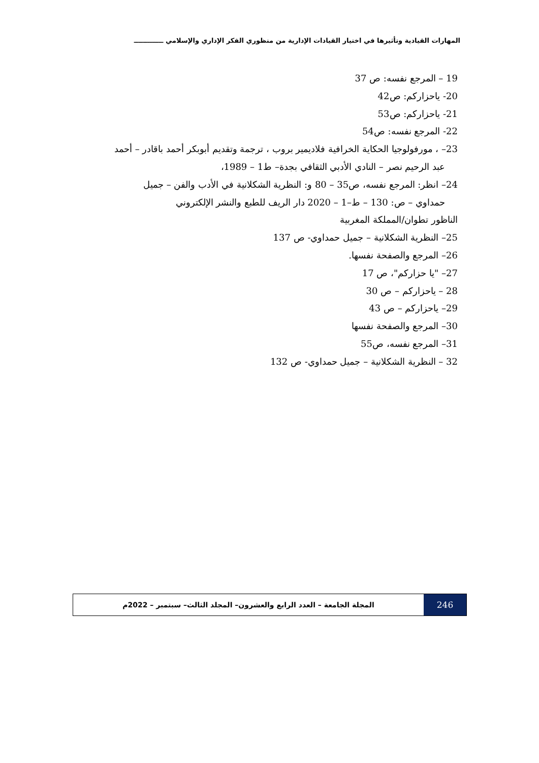المهارات القيادية وتأثيرها في اختيار القيادات الإدارية من منظوري الفكر الإداري والإسلامي ـــــــــــــ
19 – المرجع نفسه: ص 37
20- ياحزاركم: ص42
21- ياحزاركم: ص53
22- المرجع نفسه: ص54
23– ، مورفولوجيا الحكاية الخرافية فلاديمير بروب ، ترجمة وتقديم أبوبكر أحمد باقادر – أحمد
عبد الرحيم نصر – النادي الأدبي الثقافي بجدة– ط1 – 1989،
24– انظر: المرجع نفسه، ص35 – 80 و: النظرية الشكلانية في الأدب والفن – جميل
حمداوي – ص: 130 – ط–1 – 2020 دار الريف للطبع والنشر الإلكتروني
الناظور تطوان/المملكة المغربية
25– النظرية الشكلانية – جميل حمداوي- ص 137
26– المرجع والصفحة نفسها.
27– "يا حزاركم"، ص 17
28 – ياحزاركم – ص 30
29– ياحزاركم – ص 43
30– المرجع والصفحة نفسها
31– المرجع نفسه، ص55
32 – النظرية الشكلانية – جميل حمداوي- ص 132
246
المجلة الجامعة – العدد الرابع والعشرون– المجلد الثالث– سبتمبر – 2022م